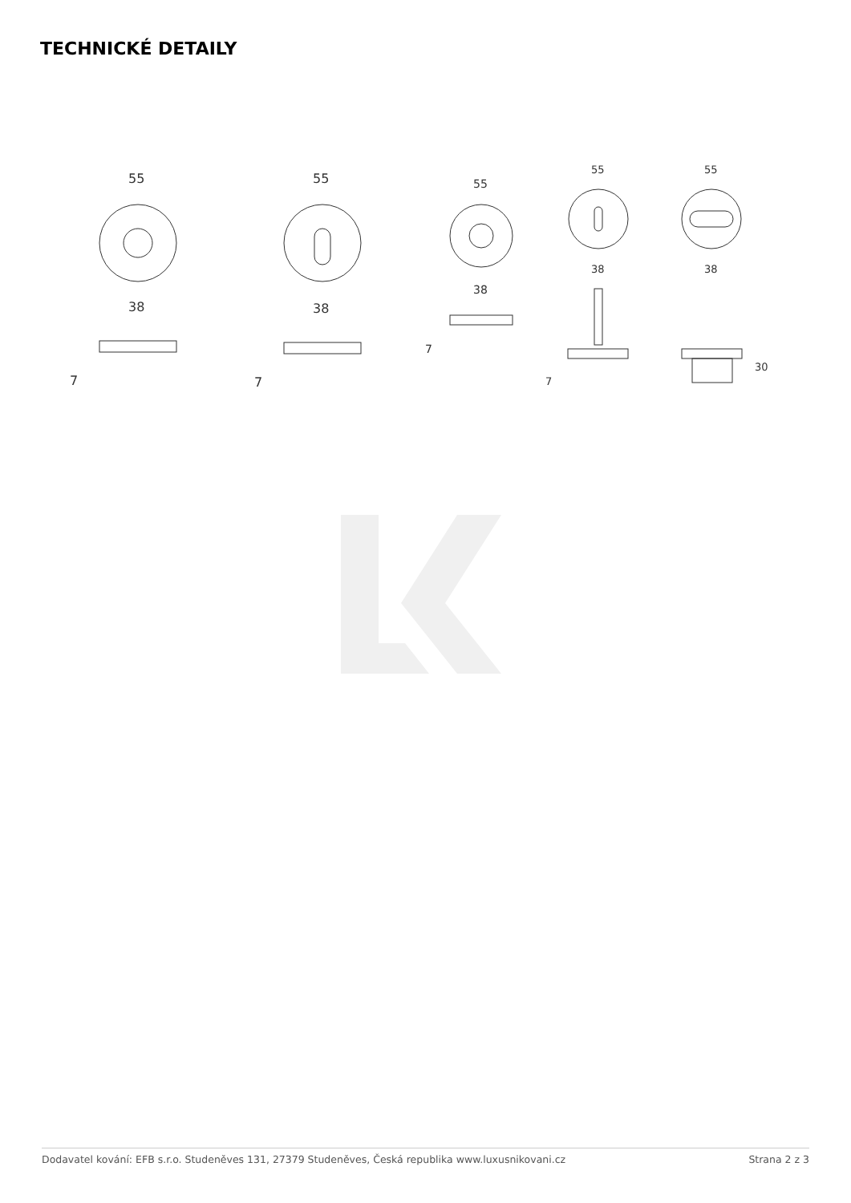TECHNICKÉ DETAILY
55
38
7
55
38
7
55
38
7
55
38
7
55
38
30
Dodavatel kování: EFB s.r.o. Studeněves 131, 27379 Studeněves, Česká republika www.luxusnikovani.cz Strana 2 z 3